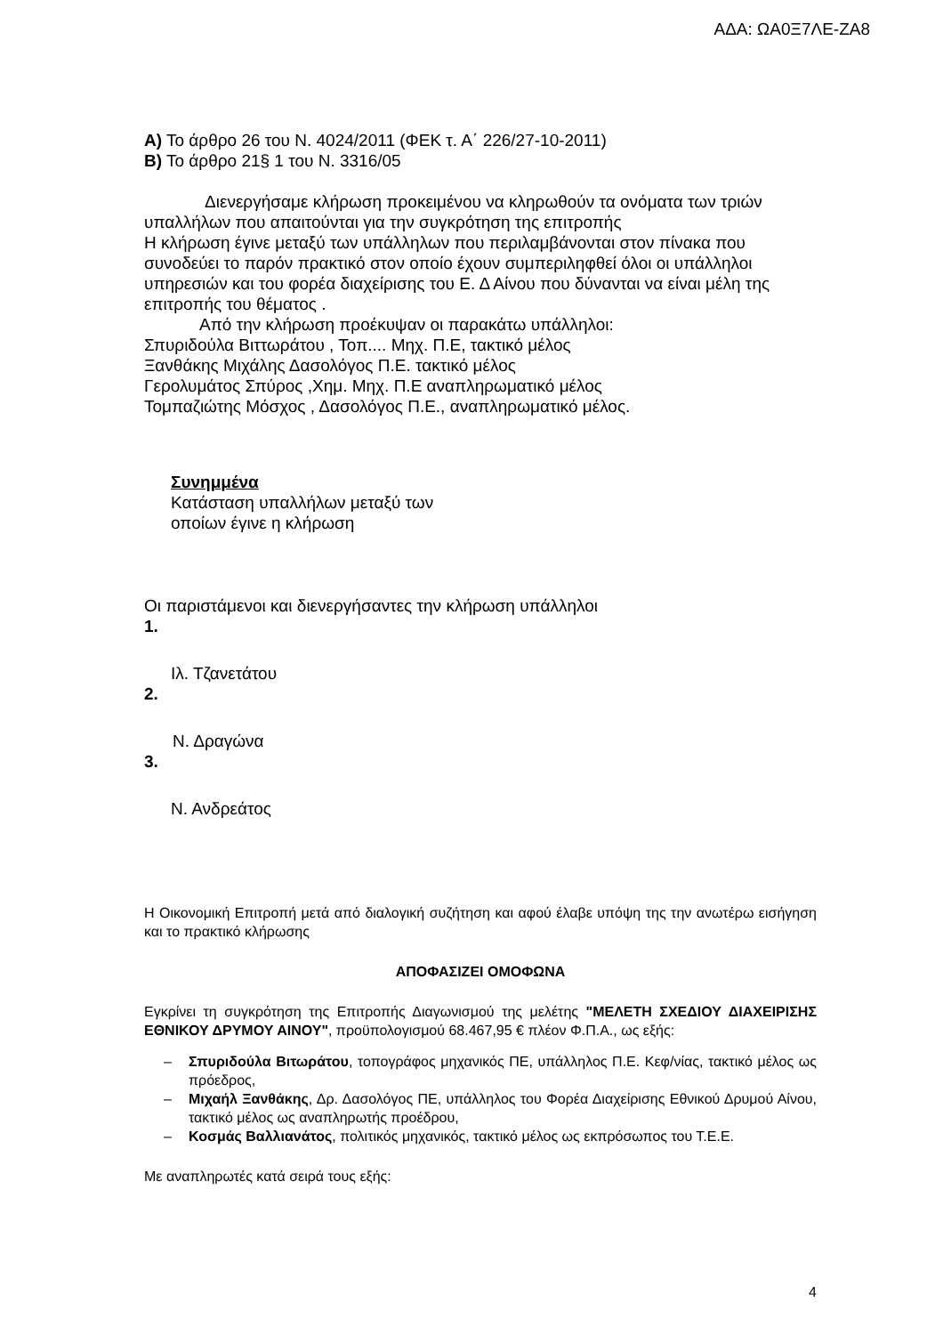ΑΔΑ: ΩΑ0Ξ7ΛΕ-ΖΑ8
Α) Το άρθρο 26 του Ν. 4024/2011 (ΦΕΚ τ. Α΄ 226/27-10-2011)
Β) Το άρθρο 21§ 1 του Ν. 3316/05
Διενεργήσαμε κλήρωση προκειμένου να κληρωθούν τα ονόματα των τριών υπαλλήλων που απαιτούνται για την συγκρότηση της επιτροπής
Η κλήρωση έγινε μεταξύ των υπάλληλων που περιλαμβάνονται στον πίνακα που συνοδεύει το παρόν πρακτικό στον οποίο έχουν συμπεριληφθεί όλοι οι υπάλληλοι υπηρεσιών και του φορέα διαχείρισης του Ε. Δ Αίνου που δύνανται να είναι μέλη της επιτροπής του θέματος .
Από την κλήρωση προέκυψαν οι παρακάτω υπάλληλοι:
Σπυριδούλα Βιττωράτου , Τοπ.... Μηχ. Π.Ε, τακτικό μέλος
Ξανθάκης Μιχάλης Δασολόγος Π.Ε. τακτικό μέλος
Γερολυμάτος Σπύρος ,Χημ. Μηχ. Π.Ε αναπληρωματικό μέλος
Τομπαζιώτης Μόσχος , Δασολόγος Π.Ε., αναπληρωματικό μέλος.
Συνημμένα
Κατάσταση υπαλλήλων μεταξύ των
οποίων έγινε η κλήρωση
Οι παριστάμενοι και διενεργήσαντες την κλήρωση υπάλληλοι
1.
Ιλ. Τζανετάτου
2.
Ν. Δραγώνα
3.
Ν. Ανδρεάτος
Η Οικονομική Επιτροπή μετά από διαλογική συζήτηση και αφού έλαβε υπόψη της την ανωτέρω εισήγηση και το πρακτικό κλήρωσης
ΑΠΟΦΑΣΙΖΕΙ ΟΜΟΦΩΝΑ
Εγκρίνει τη συγκρότηση της Επιτροπής Διαγωνισμού της μελέτης "ΜΕΛΕΤΗ ΣΧΕΔΙΟΥ ΔΙΑΧΕΙΡΙΣΗΣ ΕΘΝΙΚΟΥ ΔΡΥΜΟΥ ΑΙΝΟΥ", προϋπολογισμού 68.467,95 € πλέον Φ.Π.Α., ως εξής:
– Σπυριδούλα Βιτωράτου, τοπογράφος μηχανικός ΠΕ, υπάλληλος Π.Ε. Κεφ/νίας, τακτικό μέλος ως πρόεδρος,
– Μιχαήλ Ξανθάκης, Δρ. Δασολόγος ΠΕ, υπάλληλος του Φορέα Διαχείρισης Εθνικού Δρυμού Αίνου, τακτικό μέλος ως αναπληρωτής προέδρου,
– Κοσμάς Βαλλιανάτος, πολιτικός μηχανικός, τακτικό μέλος ως εκπρόσωπος του Τ.Ε.Ε.
Με αναπληρωτές κατά σειρά τους εξής:
4